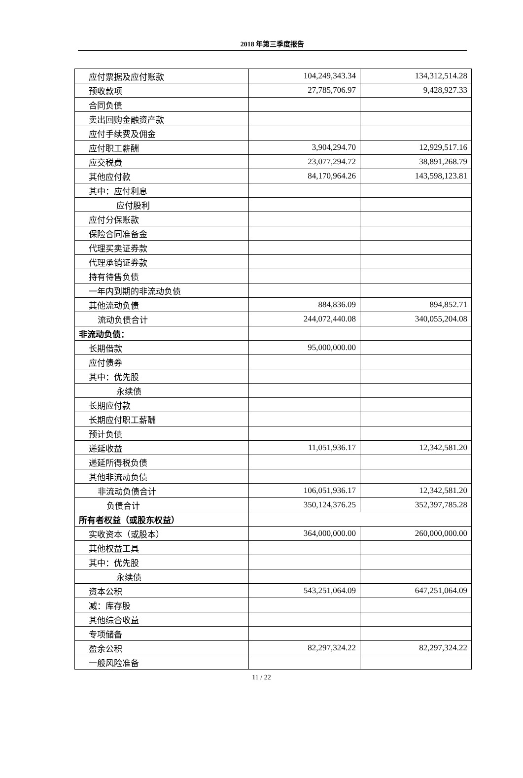2018 年第三季度报告
| 应付票据及应付账款 | 104,249,343.34 | 134,312,514.28 |
| 预收款项 | 27,785,706.97 | 9,428,927.33 |
| 合同负债 | | |
| 卖出回购金融资产款 | | |
| 应付手续费及佣金 | | |
| 应付职工薪酬 | 3,904,294.70 | 12,929,517.16 |
| 应交税费 | 23,077,294.72 | 38,891,268.79 |
| 其他应付款 | 84,170,964.26 | 143,598,123.81 |
| 其中：应付利息 | | |
| 应付股利 | | |
| 应付分保账款 | | |
| 保险合同准备金 | | |
| 代理买卖证券款 | | |
| 代理承销证券款 | | |
| 持有待售负债 | | |
| 一年内到期的非流动负债 | | |
| 其他流动负债 | 884,836.09 | 894,852.71 |
| 流动负债合计 | 244,072,440.08 | 340,055,204.08 |
| 非流动负债： | | |
| 长期借款 | 95,000,000.00 | |
| 应付债券 | | |
| 其中：优先股 | | |
| 永续债 | | |
| 长期应付款 | | |
| 长期应付职工薪酬 | | |
| 预计负债 | | |
| 递延收益 | 11,051,936.17 | 12,342,581.20 |
| 递延所得税负债 | | |
| 其他非流动负债 | | |
| 非流动负债合计 | 106,051,936.17 | 12,342,581.20 |
| 负债合计 | 350,124,376.25 | 352,397,785.28 |
| 所有者权益（或股东权益） | | |
| 实收资本（或股本） | 364,000,000.00 | 260,000,000.00 |
| 其他权益工具 | | |
| 其中：优先股 | | |
| 永续债 | | |
| 资本公积 | 543,251,064.09 | 647,251,064.09 |
| 减：库存股 | | |
| 其他综合收益 | | |
| 专项储备 | | |
| 盈余公积 | 82,297,324.22 | 82,297,324.22 |
| 一般风险准备 | | |
11 / 22